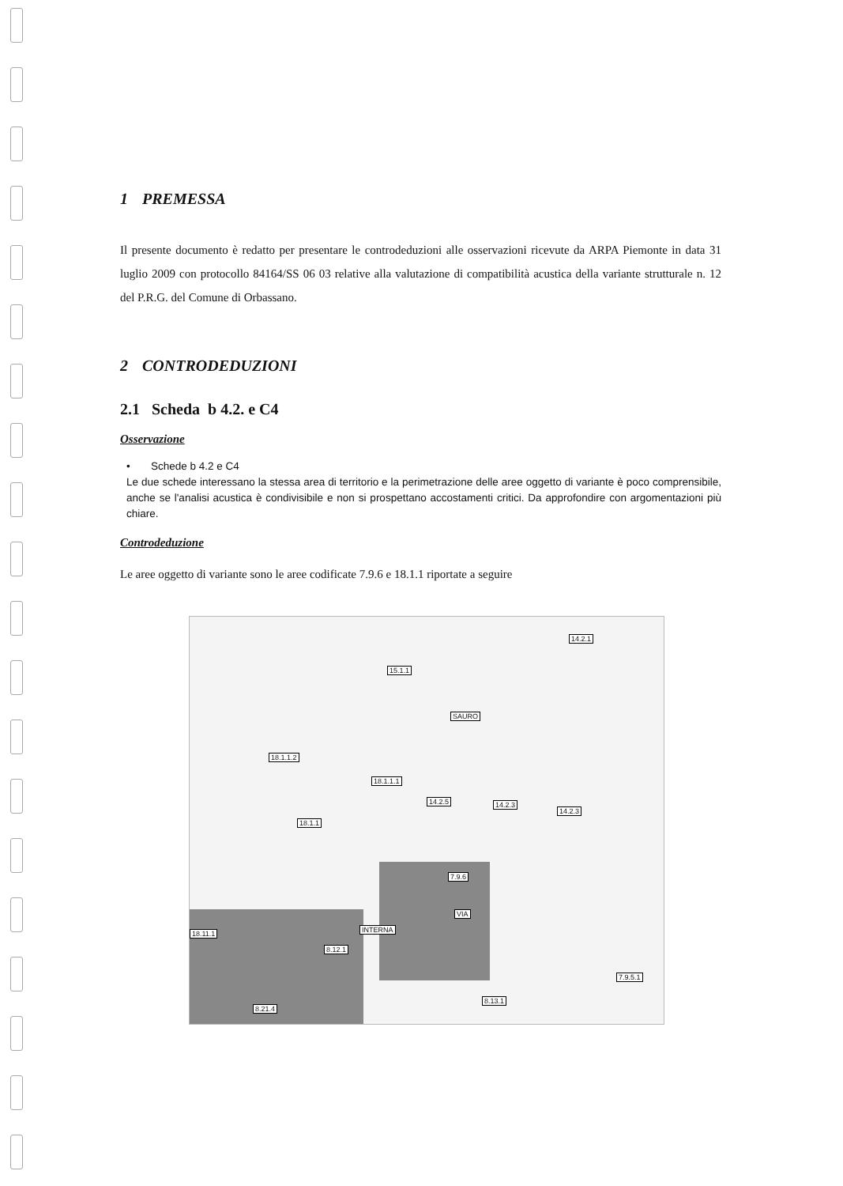1 PREMESSA
Il presente documento è redatto per presentare le controdeduzioni alle osservazioni ricevute da ARPA Piemonte in data 31 luglio 2009 con protocollo 84164/SS 06 03 relative alla valutazione di compatibilità acustica della variante strutturale n. 12 del P.R.G. del Comune di Orbassano.
2 CONTRODEDUZIONI
2.1 Scheda b 4.2. e C4
Osservazione
• Schede b 4.2 e C4
Le due schede interessano la stessa area di territorio e la perimetrazione delle aree oggetto di variante è poco comprensibile, anche se l'analisi acustica è condivisibile e non si prospettano accostamenti critici. Da approfondire con argomentazioni più chiare.
Controdeduzione
Le aree oggetto di variante sono le aree codificate 7.9.6 e 18.1.1 riportate a seguire
15.1.1
14.2.1
18.1.1.2
18.1.1.1
14.2.5 14.2.3
14.2.3
18.1.1
7.9.6
INTERNA
VIA
SAURO
18.11.1
8.12.1
7.9.5.1
8.13.1
8.21.4